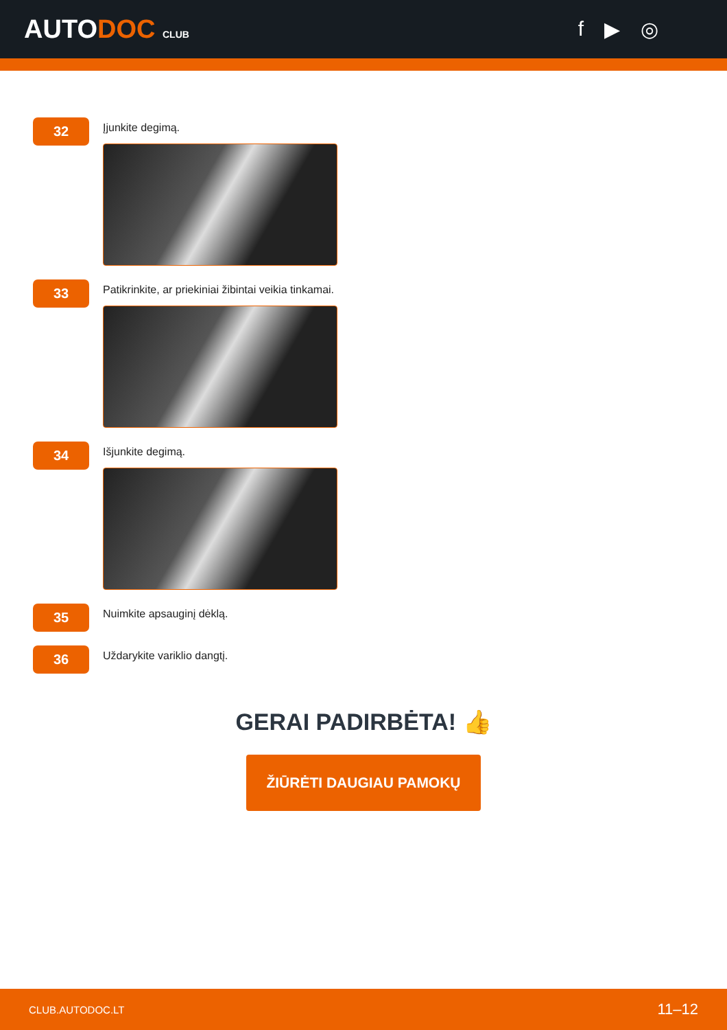AUTODOC CLUB
f ▶ ◎
32
Įjunkite degimą.
33
Patikrinkite, ar priekiniai žibintai veikia tinkamai.
34
Išjunkite degimą.
35
Nuimkite apsauginį dėklą.
36
Uždarykite variklio dangtį.
GERAI PADIRBĖTA! 👍
ŽIŪRĖTI DAUGIAU PAMOKŲ
CLUB.AUTODOC.LT 11–12